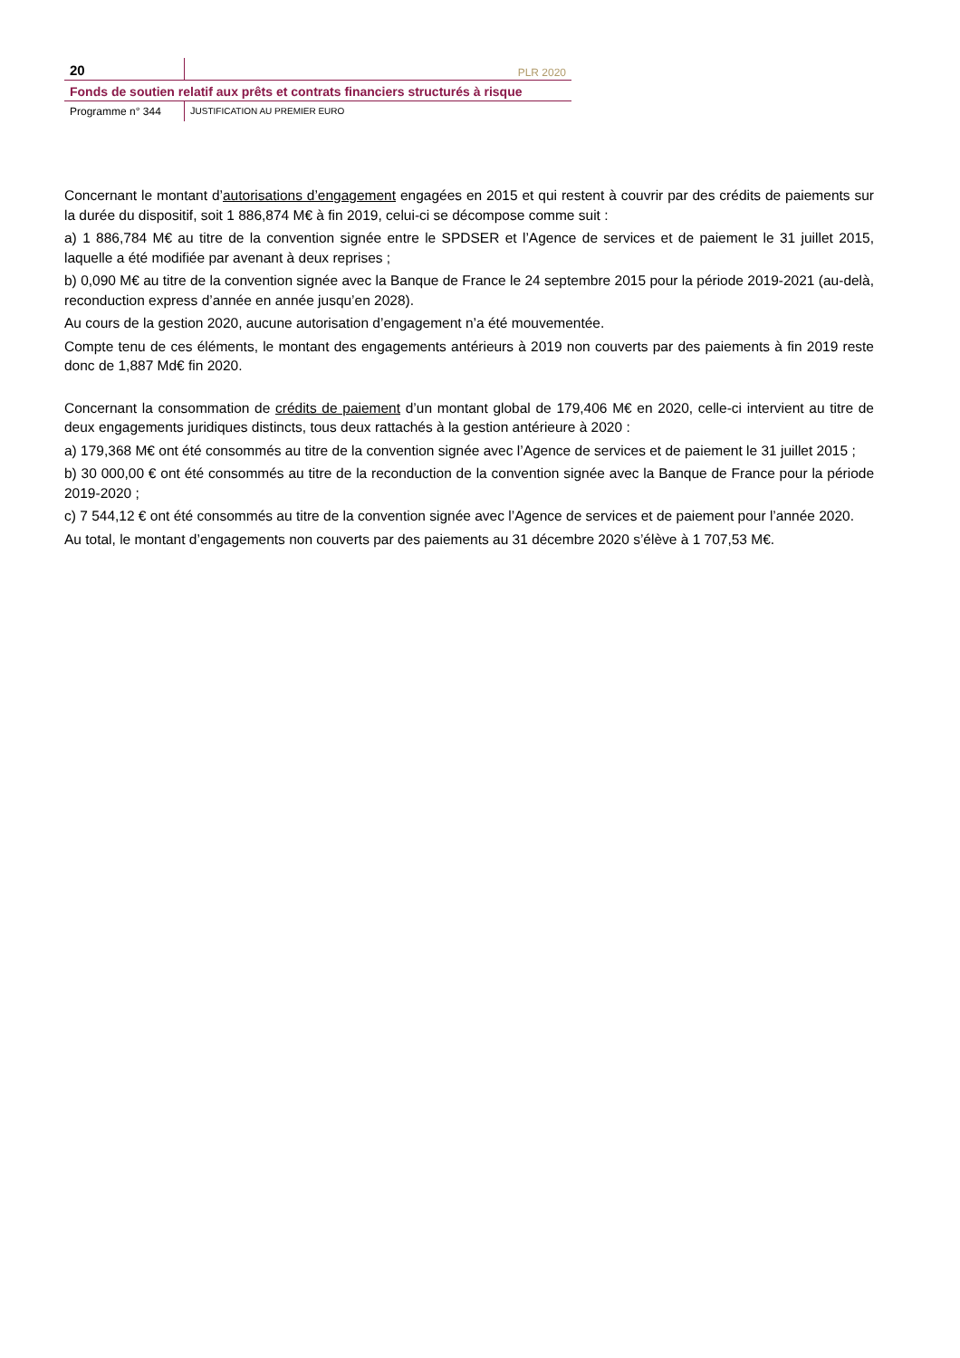20
PLR 2020
Fonds de soutien relatif aux prêts et contrats financiers structurés à risque
Programme n° 344 JUSTIFICATION AU PREMIER EURO
Concernant le montant d’autorisations d’engagement engagées en 2015 et qui restent à couvrir par des crédits de paiements sur la durée du dispositif, soit 1 886,874 M€ à fin 2019, celui-ci se décompose comme suit :
a) 1 886,784 M€ au titre de la convention signée entre le SPDSER et l’Agence de services et de paiement le 31 juillet 2015, laquelle a été modifiée par avenant à deux reprises ;
b) 0,090 M€ au titre de la convention signée avec la Banque de France le 24 septembre 2015 pour la période 2019-2021 (au-delà, reconduction express d’année en année jusqu’en 2028).
Au cours de la gestion 2020, aucune autorisation d’engagement n’a été mouvementée.
Compte tenu de ces éléments, le montant des engagements antérieurs à 2019 non couverts par des paiements à fin 2019 reste donc de 1,887 Md€ fin 2020.
Concernant la consommation de crédits de paiement d’un montant global de 179,406 M€ en 2020, celle-ci intervient au titre de deux engagements juridiques distincts, tous deux rattachés à la gestion antérieure à 2020 :
a) 179,368 M€ ont été consommés au titre de la convention signée avec l’Agence de services et de paiement le 31 juillet 2015 ;
b) 30 000,00 € ont été consommés au titre de la reconduction de la convention signée avec la Banque de France pour la période 2019-2020 ;
c) 7 544,12 € ont été consommés au titre de la convention signée avec l’Agence de services et de paiement pour l’année 2020.
Au total, le montant d’engagements non couverts par des paiements au 31 décembre 2020 s’élève à 1 707,53 M€.